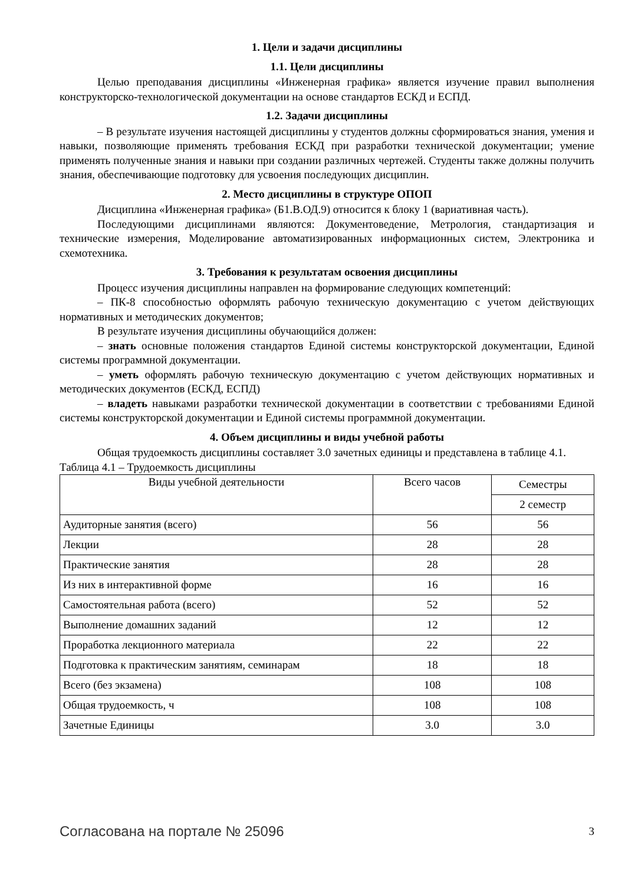1. Цели и задачи дисциплины
1.1. Цели дисциплины
Целью преподавания дисциплины «Инженерная графика» является изучение правил выполнения конструкторско-технологической документации на основе стандартов ЕСКД и ЕСПД.
1.2. Задачи дисциплины
– В результате изучения настоящей дисциплины у студентов должны сформироваться знания, умения и навыки, позволяющие применять требования ЕСКД при разработки технической документации; умение применять полученные знания и навыки при создании различных чертежей. Студенты также должны получить знания, обеспечивающие подготовку для усвоения последующих дисциплин.
2. Место дисциплины в структуре ОПОП
Дисциплина «Инженерная графика» (Б1.В.ОД.9) относится к блоку 1 (вариативная часть).
Последующими дисциплинами являются: Документоведение, Метрология, стандартизация и технические измерения, Моделирование автоматизированных информационных систем, Электроника и схемотехника.
3. Требования к результатам освоения дисциплины
Процесс изучения дисциплины направлен на формирование следующих компетенций:
– ПК-8 способностью оформлять рабочую техническую документацию с учетом действующих нормативных и методических документов;
В результате изучения дисциплины обучающийся должен:
– знать основные положения стандартов Единой системы конструкторской документации, Единой системы программной документации.
– уметь оформлять рабочую техническую документацию с учетом действующих нормативных и методических документов (ЕСКД, ЕСПД)
– владеть навыками разработки технической документации в соответствии с требованиями Единой системы конструкторской документации и Единой системы программной документации.
4. Объем дисциплины и виды учебной работы
Общая трудоемкость дисциплины составляет 3.0 зачетных единицы и представлена в таблице 4.1.
Таблица 4.1 – Трудоемкость дисциплины
| Виды учебной деятельности | Всего часов | Семестры |
| --- | --- | --- |
| | | 2 семестр |
| Аудиторные занятия (всего) | 56 | 56 |
| Лекции | 28 | 28 |
| Практические занятия | 28 | 28 |
| Из них в интерактивной форме | 16 | 16 |
| Самостоятельная работа (всего) | 52 | 52 |
| Выполнение домашних заданий | 12 | 12 |
| Проработка лекционного материала | 22 | 22 |
| Подготовка к практическим занятиям, семинарам | 18 | 18 |
| Всего (без экзамена) | 108 | 108 |
| Общая трудоемкость, ч | 108 | 108 |
| Зачетные Единицы | 3.0 | 3.0 |
Согласована на портале № 25096 3